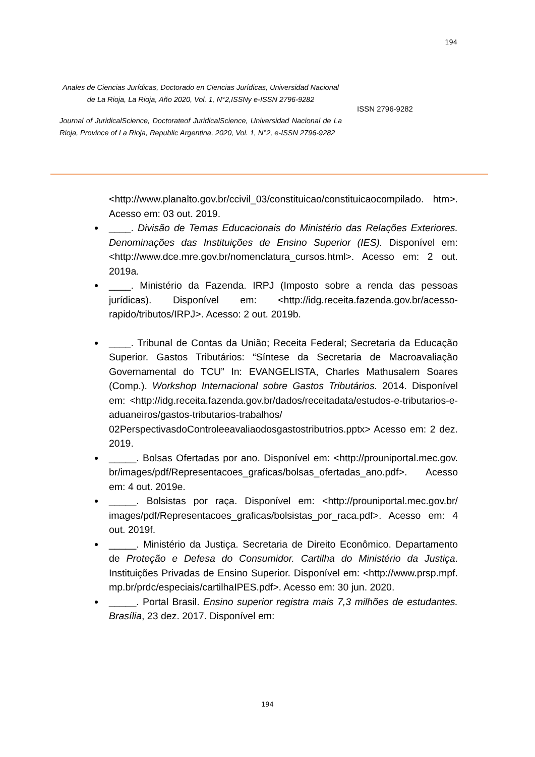194
Anales de Ciencias Jurídicas, Doctorado en Ciencias Jurídicas, Universidad Nacional de La Rioja, La Rioja, Año 2020, Vol. 1, N°2,ISSNy e-ISSN 2796-9282
Journal of JuridicalScience, Doctorateof JuridicalScience, Universidad Nacional de La Rioja, Province of La Rioja, Republic Argentina, 2020, Vol. 1, N°2, e-ISSN 2796-9282
ISSN 2796-9282
<http://www.planalto.gov.br/ccivil_03/constituicao/constituicaocompilado. htm>. Acesso em: 03 out. 2019.
____. Divisão de Temas Educacionais do Ministério das Relações Exteriores. Denominações das Instituições de Ensino Superior (IES). Disponível em: <http://www.dce.mre.gov.br/nomenclatura_cursos.html>. Acesso em: 2 out. 2019a.
____. Ministério da Fazenda. IRPJ (Imposto sobre a renda das pessoas jurídicas). Disponível em: <http://idg.receita.fazenda.gov.br/acesso-rapido/tributos/IRPJ>. Acesso: 2 out. 2019b.
____. Tribunal de Contas da União; Receita Federal; Secretaria da Educação Superior. Gastos Tributários: “Síntese da Secretaria de Macroavaliação Governamental do TCU” In: EVANGELISTA, Charles Mathusalem Soares (Comp.). Workshop Internacional sobre Gastos Tributários. 2014. Disponível em: <http://idg.receita.fazenda.gov.br/dados/receitadata/estudos-e-tributarios-e-aduaneiros/gastos-tributarios-trabalhos/ 02PerspectivasdoControleeavaliaodosgastostributrios.pptx> Acesso em: 2 dez. 2019.
_____. Bolsas Ofertadas por ano. Disponível em: <http://prouniportal.mec.gov. br/images/pdf/Representacoes_graficas/bolsas_ofertadas_ano.pdf>. Acesso em: 4 out. 2019e.
_____. Bolsistas por raça. Disponível em: <http://prouniportal.mec.gov.br/ images/pdf/Representacoes_graficas/bolsistas_por_raca.pdf>. Acesso em: 4 out. 2019f.
_____. Ministério da Justiça. Secretaria de Direito Econômico. Departamento de Proteção e Defesa do Consumidor. Cartilha do Ministério da Justiça. Instituições Privadas de Ensino Superior. Disponível em: <http://www.prsp.mpf. mp.br/prdc/especiais/cartilhaIPES.pdf>. Acesso em: 30 jun. 2020.
_____. Portal Brasil. Ensino superior registra mais 7,3 milhões de estudantes. Brasília, 23 dez. 2017. Disponível em:
194